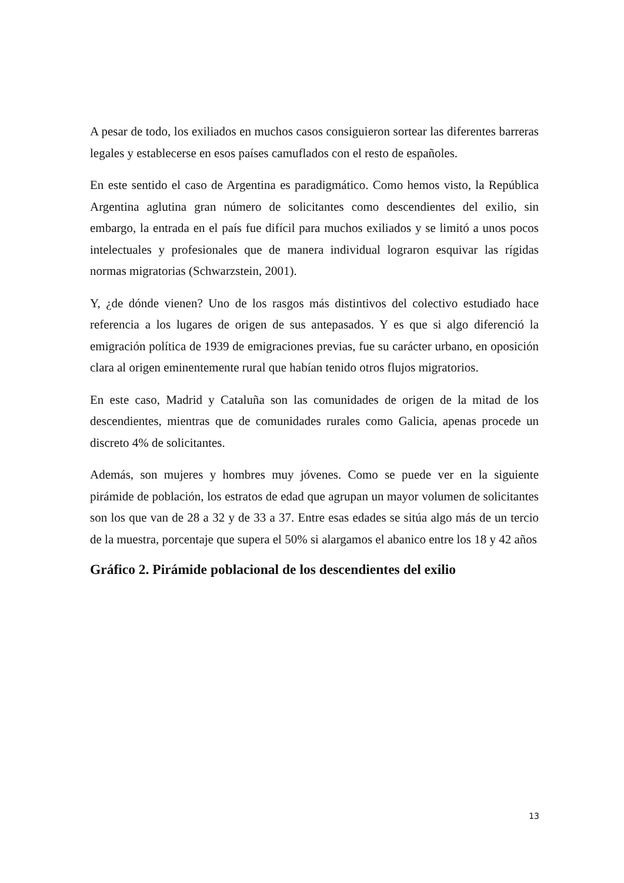A pesar de todo, los exiliados en muchos casos consiguieron sortear las diferentes barreras legales y establecerse en esos países camuflados con el resto de españoles.
En este sentido el caso de Argentina es paradigmático. Como hemos visto, la República Argentina aglutina gran número de solicitantes como descendientes del exilio, sin embargo, la entrada en el país fue difícil para muchos exiliados y se limitó a unos pocos intelectuales y profesionales que de manera individual lograron esquivar las rígidas normas migratorias (Schwarzstein, 2001).
Y, ¿de dónde vienen? Uno de los rasgos más distintivos del colectivo estudiado hace referencia a los lugares de origen de sus antepasados. Y es que si algo diferenció la emigración política de 1939 de emigraciones previas, fue su carácter urbano, en oposición clara al origen eminentemente rural que habían tenido otros flujos migratorios.
En este caso, Madrid y Cataluña son las comunidades de origen de la mitad de los descendientes, mientras que de comunidades rurales como Galicia, apenas procede un discreto 4% de solicitantes.
Además, son mujeres y hombres muy jóvenes. Como se puede ver en la siguiente pirámide de población, los estratos de edad que agrupan un mayor volumen de solicitantes son los que van de 28 a 32 y de 33 a 37. Entre esas edades se sitúa algo más de un tercio de la muestra, porcentaje que supera el 50% si alargamos el abanico entre los 18 y 42 años
Gráfico 2. Pirámide poblacional de los descendientes del exilio
13